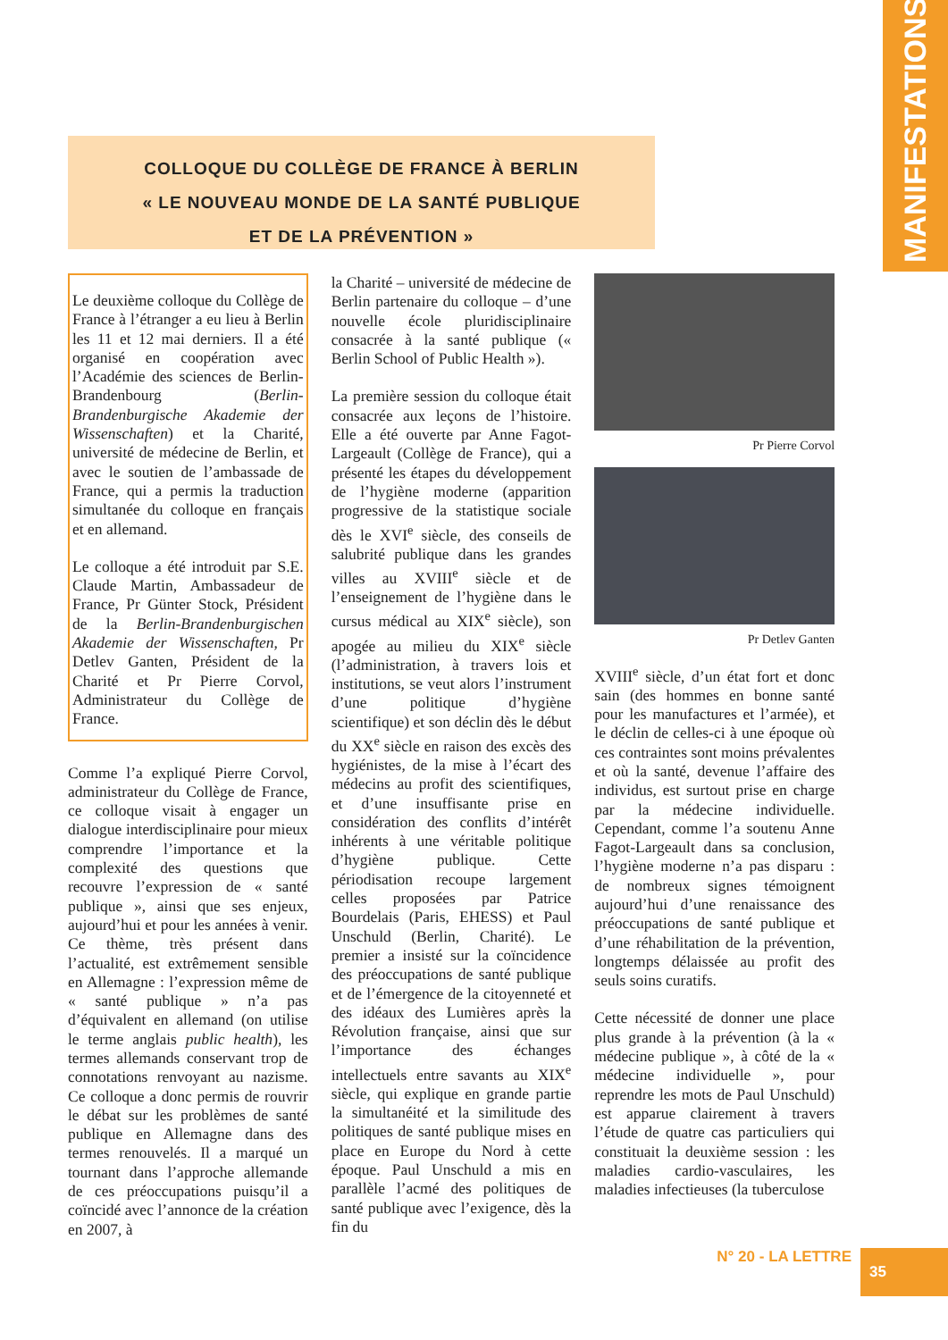MANIFESTATIONS
COLLOQUE DU COLLÈGE DE FRANCE À BERLIN
« LE NOUVEAU MONDE DE LA SANTÉ PUBLIQUE
ET DE LA PRÉVENTION »
Le deuxième colloque du Collège de France à l’étranger a eu lieu à Berlin les 11 et 12 mai derniers. Il a été organisé en coopération avec l’Académie des sciences de Berlin-Brandenbourg (Berlin-Brandenburgische Akademie der Wissenschaften) et la Charité, université de médecine de Berlin, et avec le soutien de l’ambassade de France, qui a permis la traduction simultanée du colloque en français et en allemand.
Le colloque a été introduit par S.E. Claude Martin, Ambassadeur de France, Pr Günter Stock, Président de la Berlin-Brandenburgischen Akademie der Wissenschaften, Pr Detlev Ganten, Président de la Charité et Pr Pierre Corvol, Administrateur du Collège de France.
Comme l’a expliqué Pierre Corvol, administrateur du Collège de France, ce colloque visait à engager un dialogue interdisciplinaire pour mieux comprendre l’importance et la complexité des questions que recouvre l’expression de « santé publique », ainsi que ses enjeux, aujourd’hui et pour les années à venir. Ce thème, très présent dans l’actualité, est extrêmement sensible en Allemagne : l’expression même de « santé publique » n’a pas d’équivalent en allemand (on utilise le terme anglais public health), les termes allemands conservant trop de connotations renvoyant au nazisme. Ce colloque a donc permis de rouvrir le débat sur les problèmes de santé publique en Allemagne dans des termes renouvelés. Il a marqué un tournant dans l’approche allemande de ces préoccupations puisqu’il a coïncidé avec l’annonce de la création en 2007, à
la Charité – université de médecine de Berlin partenaire du colloque – d’une nouvelle école pluridisciplinaire consacrée à la santé publique (« Berlin School of Public Health »).
La première session du colloque était consacrée aux leçons de l’histoire. Elle a été ouverte par Anne Fagot-Largeault (Collège de France), qui a présenté les étapes du développement de l’hygiène moderne (apparition progressive de la statistique sociale dès le XVI<sup>e</sup> siècle, des conseils de salubrité publique dans les grandes villes au XVIII<sup>e</sup> siècle et de l’enseignement de l’hygiène dans le cursus médical au XIX<sup>e</sup> siècle), son apogée au milieu du XIX<sup>e</sup> siècle (l’administration, à travers lois et institutions, se veut alors l’instrument d’une politique d’hygiène scientifique) et son déclin dès le début du XX<sup>e</sup> siècle en raison des excès des hygiénistes, de la mise à l’écart des médecins au profit des scientifiques, et d’une insuffisante prise en considération des conflits d’intérêt inhérents à une véritable politique d’hygiène publique. Cette périodisation recoupe largement celles proposées par Patrice Bourdelais (Paris, EHESS) et Paul Unschuld (Berlin, Charité). Le premier a insisté sur la coïncidence des préoccupations de santé publique et de l’émergence de la citoyenneté et des idéaux des Lumières après la Révolution française, ainsi que sur l’importance des échanges intellectuels entre savants au XIX<sup>e</sup> siècle, qui explique en grande partie la simultanéité et la similitude des politiques de santé publique mises en place en Europe du Nord à cette époque. Paul Unschuld a mis en parallèle l’acmé des politiques de santé publique avec l’exigence, dès la fin du
Pr Pierre Corvol
Pr Detlev Ganten
XVIII<sup>e</sup> siècle, d’un état fort et donc sain (des hommes en bonne santé pour les manufactures et l’armée), et le déclin de celles-ci à une époque où ces contraintes sont moins prévalentes et où la santé, devenue l’affaire des individus, est surtout prise en charge par la médecine individuelle. Cependant, comme l’a soutenu Anne Fagot-Largeault dans sa conclusion, l’hygiène moderne n’a pas disparu : de nombreux signes témoignent aujourd’hui d’une renaissance des préoccupations de santé publique et d’une réhabilitation de la prévention, longtemps délaissée au profit des seuls soins curatifs.
Cette nécessité de donner une place plus grande à la prévention (à la « médecine publique », à côté de la « médecine individuelle », pour reprendre les mots de Paul Unschuld) est apparue clairement à travers l’étude de quatre cas particuliers qui constituait la deuxième session : les maladies cardio-vasculaires, les maladies infectieuses (la tuberculose
N° 20 - LA LETTRE 35